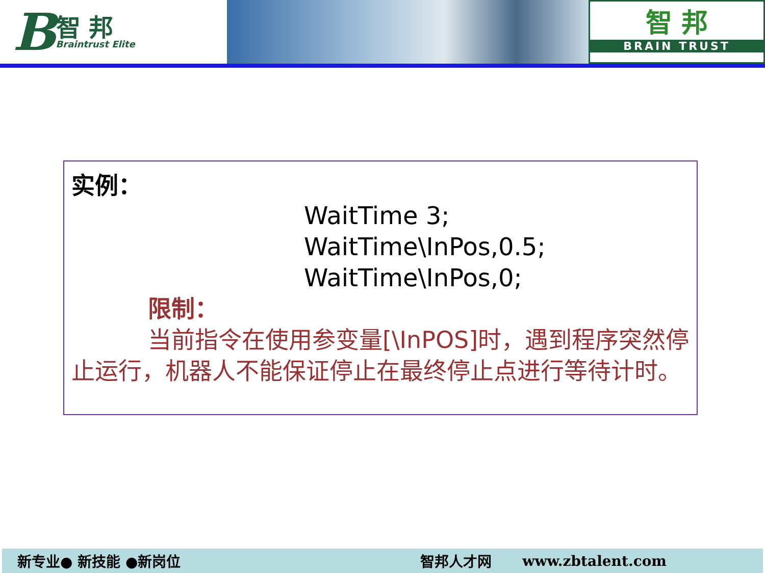B智 邦
Braintrust Elite
智 邦
BRAIN TRUST
实例：
WaitTime 3;
WaitTime\InPos,0.5;
WaitTime\InPos,0;
限制：
当前指令在使用参变量[\InPOS]时，遇到程序突然停止运行，机器人不能保证停止在最终停止点进行等待计时。
新专业● 新技能 ●新岗位 智邦人才网 www.zbtalent.com